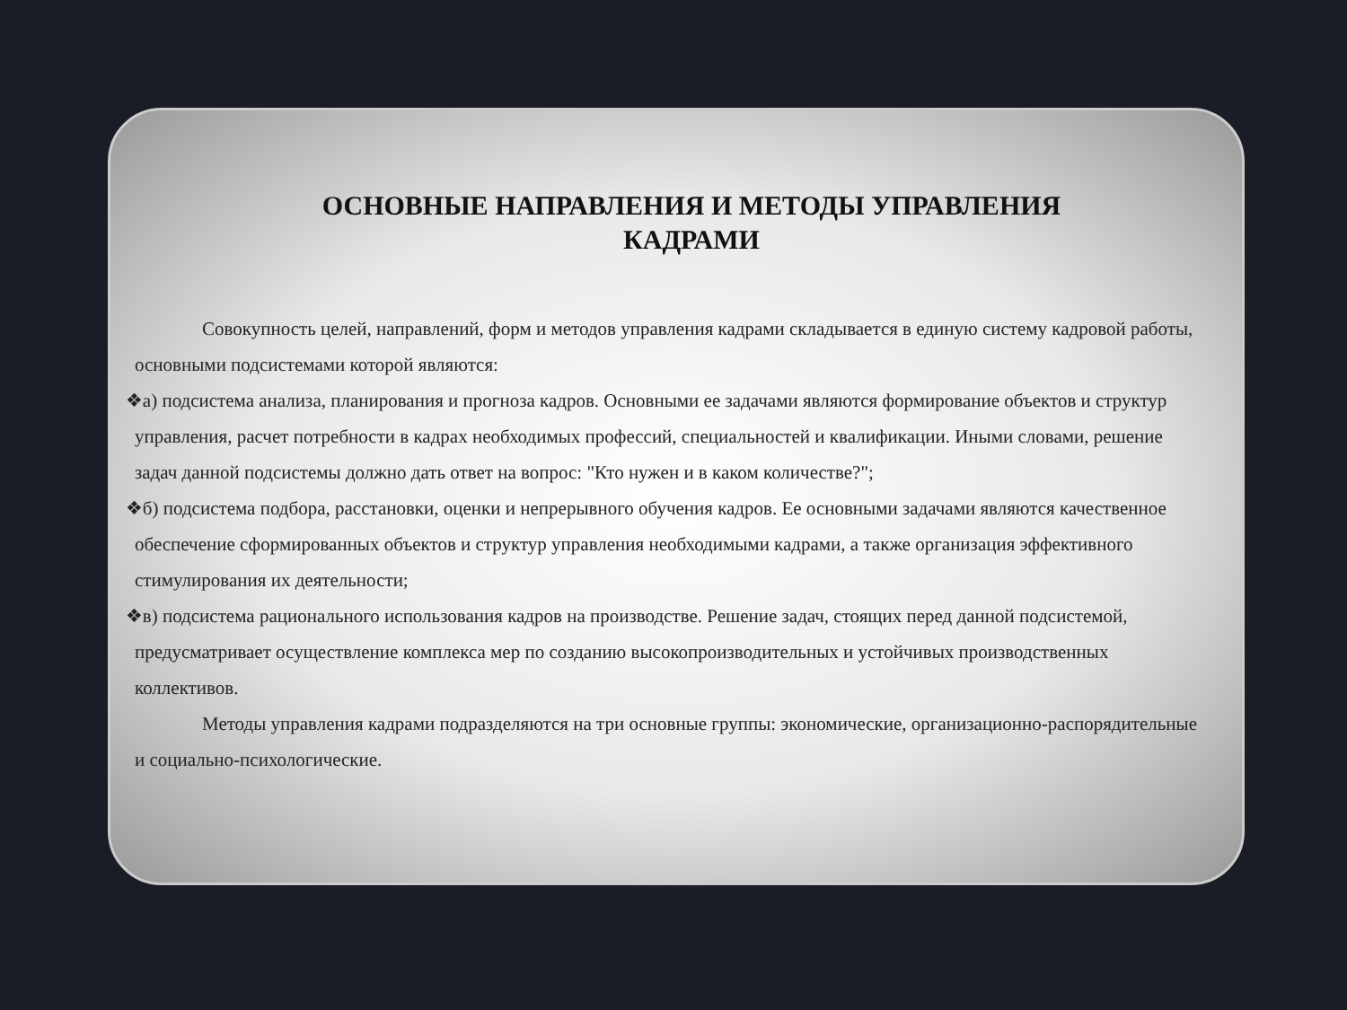ОСНОВНЫЕ НАПРАВЛЕНИЯ И МЕТОДЫ УПРАВЛЕНИЯ
КАДРАМИ
Совокупность целей, направлений, форм и методов управления кадрами складывается в единую систему кадровой работы, основными подсистемами которой являются:
❖а) подсистема анализа, планирования и прогноза кадров. Основными ее задачами являются формирование объектов и структур управления, расчет потребности в кадрах необходимых профессий, специальностей и квалификации. Иными словами, решение задач данной подсистемы должно дать ответ на вопрос: "Кто нужен и в каком количестве?";
❖б) подсистема подбора, расстановки, оценки и непрерывного обучения кадров. Ее основными задачами являются качественное обеспечение сформированных объектов и структур управления необходимыми кадрами, а также организация эффективного стимулирования их деятельности;
❖в) подсистема рационального использования кадров на производстве. Решение задач, стоящих перед данной подсистемой, предусматривает осуществление комплекса мер по созданию высокопроизводительных и устойчивых производственных коллективов.
Методы управления кадрами подразделяются на три основные группы: экономические, организационно-распорядительные и социально-психологические.